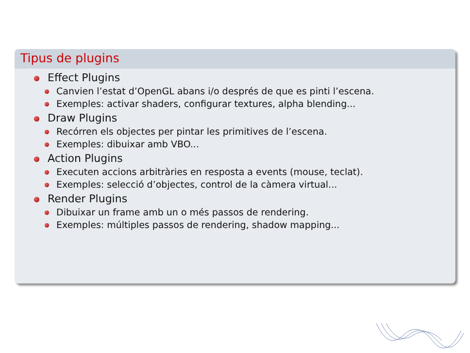Tipus de plugins
Effect Plugins
Canvien l’estat d’OpenGL abans i/o després de que es pinti l’escena.
Exemples: activar shaders, configurar textures, alpha blending...
Draw Plugins
Recórren els objectes per pintar les primitives de l’escena.
Exemples: dibuixar amb VBO...
Action Plugins
Executen accions arbitràries en resposta a events (mouse, teclat).
Exemples: selecció d’objectes, control de la càmera virtual...
Render Plugins
Dibuixar un frame amb un o més passos de rendering.
Exemples: múltiples passos de rendering, shadow mapping...